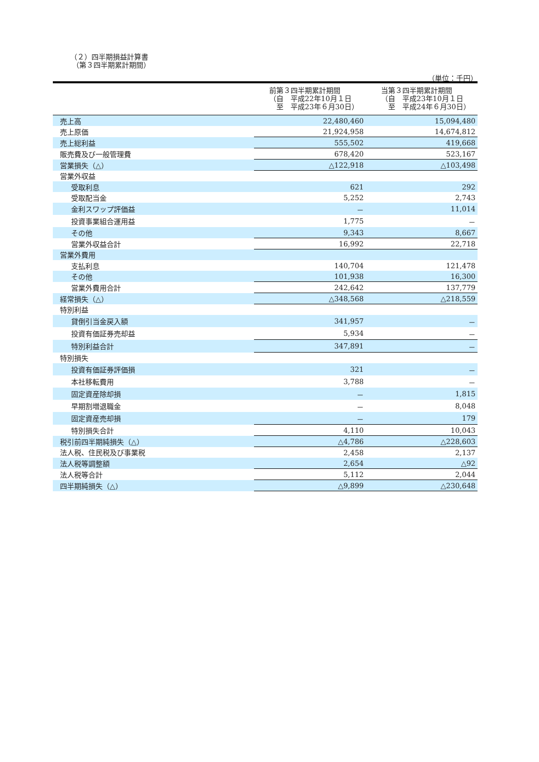（２）四半期損益計算書
（第３四半期累計期間）
（単位：千円）
| | 前第３四半期累計期間 （自 平成22年10月１日 至 平成23年６月30日） | 当第３四半期累計期間 （自 平成23年10月１日 至 平成24年６月30日） |
| --- | --- | --- |
| 売上高 | 22,480,460 | 15,094,480 |
| 売上原価 | 21,924,958 | 14,674,812 |
| 売上総利益 | 555,502 | 419,668 |
| 販売費及び一般管理費 | 678,420 | 523,167 |
| 営業損失（△） | △122,918 | △103,498 |
| 営業外収益 | | |
| 受取利息 | 621 | 292 |
| 受取配当金 | 5,252 | 2,743 |
| 金利スワップ評価益 | － | 11,014 |
| 投資事業組合運用益 | 1,775 | － |
| その他 | 9,343 | 8,667 |
| 営業外収益合計 | 16,992 | 22,718 |
| 営業外費用 | | |
| 支払利息 | 140,704 | 121,478 |
| その他 | 101,938 | 16,300 |
| 営業外費用合計 | 242,642 | 137,779 |
| 経常損失（△） | △348,568 | △218,559 |
| 特別利益 | | |
| 貸倒引当金戻入額 | 341,957 | － |
| 投資有価証券売却益 | 5,934 | － |
| 特別利益合計 | 347,891 | － |
| 特別損失 | | |
| 投資有価証券評価損 | 321 | － |
| 本社移転費用 | 3,788 | － |
| 固定資産除却損 | － | 1,815 |
| 早期割増退職金 | － | 8,048 |
| 固定資産売却損 | － | 179 |
| 特別損失合計 | 4,110 | 10,043 |
| 税引前四半期純損失（△） | △4,786 | △228,603 |
| 法人税、住民税及び事業税 | 2,458 | 2,137 |
| 法人税等調整額 | 2,654 | △92 |
| 法人税等合計 | 5,112 | 2,044 |
| 四半期純損失（△） | △9,899 | △230,648 |